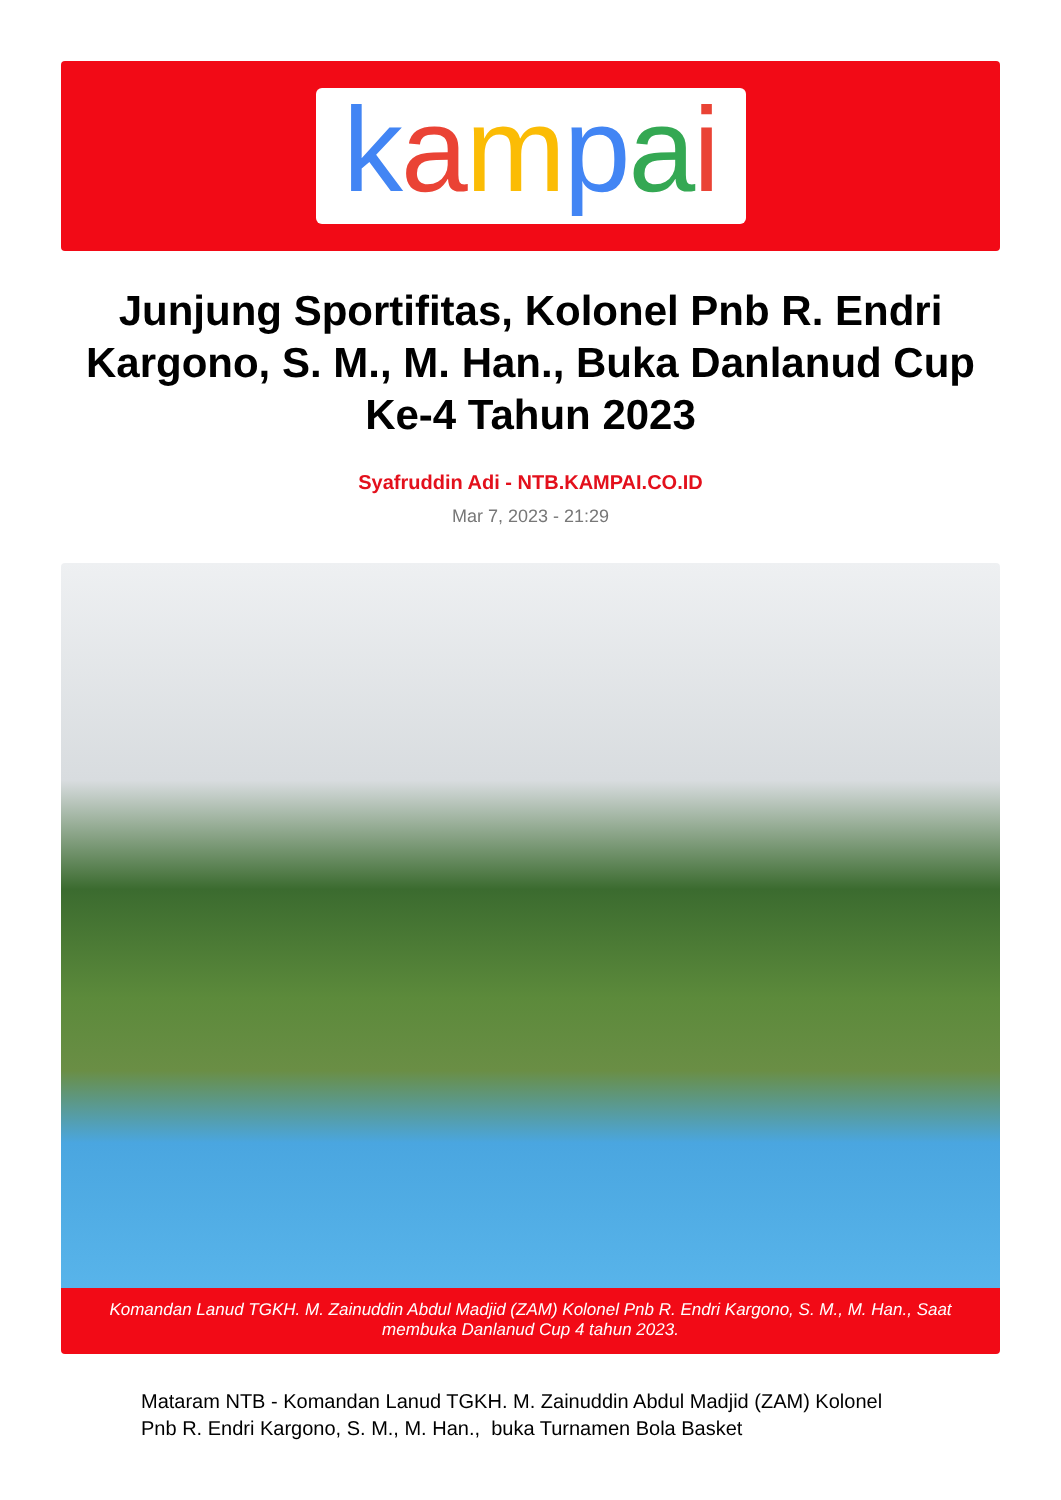kampai
Junjung Sportifitas, Kolonel Pnb R. Endri Kargono, S. M., M. Han., Buka Danlanud Cup Ke-4 Tahun 2023
Syafruddin Adi - NTB.KAMPAI.CO.ID
Mar 7, 2023 - 21:29
Komandan Lanud TGKH. M. Zainuddin Abdul Madjid (ZAM) Kolonel Pnb R. Endri Kargono, S. M., M. Han., Saat membuka Danlanud Cup 4 tahun 2023.
Mataram NTB - Komandan Lanud TGKH. M. Zainuddin Abdul Madjid (ZAM) Kolonel Pnb R. Endri Kargono, S. M., M. Han., buka Turnamen Bola Basket